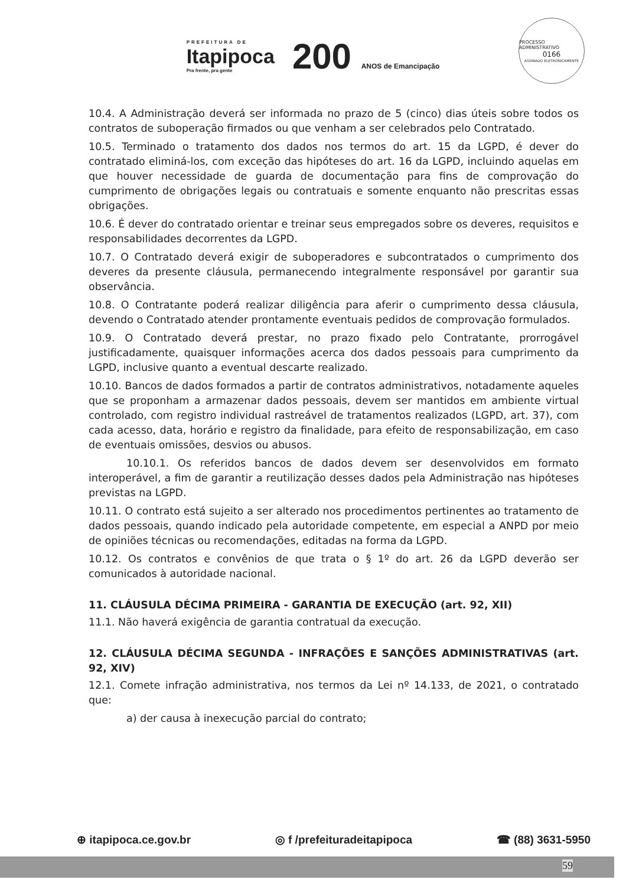PREFEITURA DE
Itapipoca
Pra frente, pra gente
200 ANOS de Emancipação
PROCESSO ADMINISTRATIVO
0166
ASSINADO ELETRONICAMENTE
10.4. A Administração deverá ser informada no prazo de 5 (cinco) dias úteis sobre todos os contratos de suboperação firmados ou que venham a ser celebrados pelo Contratado.
10.5. Terminado o tratamento dos dados nos termos do art. 15 da LGPD, é dever do contratado eliminá-los, com exceção das hipóteses do art. 16 da LGPD, incluindo aquelas em que houver necessidade de guarda de documentação para fins de comprovação do cumprimento de obrigações legais ou contratuais e somente enquanto não prescritas essas obrigações.
10.6. É dever do contratado orientar e treinar seus empregados sobre os deveres, requisitos e responsabilidades decorrentes da LGPD.
10.7. O Contratado deverá exigir de suboperadores e subcontratados o cumprimento dos deveres da presente cláusula, permanecendo integralmente responsável por garantir sua observância.
10.8. O Contratante poderá realizar diligência para aferir o cumprimento dessa cláusula, devendo o Contratado atender prontamente eventuais pedidos de comprovação formulados.
10.9. O Contratado deverá prestar, no prazo fixado pelo Contratante, prorrogável justificadamente, quaisquer informações acerca dos dados pessoais para cumprimento da LGPD, inclusive quanto a eventual descarte realizado.
10.10. Bancos de dados formados a partir de contratos administrativos, notadamente aqueles que se proponham a armazenar dados pessoais, devem ser mantidos em ambiente virtual controlado, com registro individual rastreável de tratamentos realizados (LGPD, art. 37), com cada acesso, data, horário e registro da finalidade, para efeito de responsabilização, em caso de eventuais omissões, desvios ou abusos.
10.10.1. Os referidos bancos de dados devem ser desenvolvidos em formato interoperável, a fim de garantir a reutilização desses dados pela Administração nas hipóteses previstas na LGPD.
10.11. O contrato está sujeito a ser alterado nos procedimentos pertinentes ao tratamento de dados pessoais, quando indicado pela autoridade competente, em especial a ANPD por meio de opiniões técnicas ou recomendações, editadas na forma da LGPD.
10.12. Os contratos e convênios de que trata o § 1º do art. 26 da LGPD deverão ser comunicados à autoridade nacional.
11. CLÁUSULA DÉCIMA PRIMEIRA - GARANTIA DE EXECUÇÃO (art. 92, XII)
11.1. Não haverá exigência de garantia contratual da execução.
12. CLÁUSULA DÉCIMA SEGUNDA - INFRAÇÕES E SANÇÕES ADMINISTRATIVAS (art. 92, XIV)
12.1. Comete infração administrativa, nos termos da Lei nº 14.133, de 2021, o contratado que:
a) der causa à inexecução parcial do contrato;
⊕ itapipoca.ce.gov.br ◎ f /prefeituradeitapipoca ☎ (88) 3631-5950
59